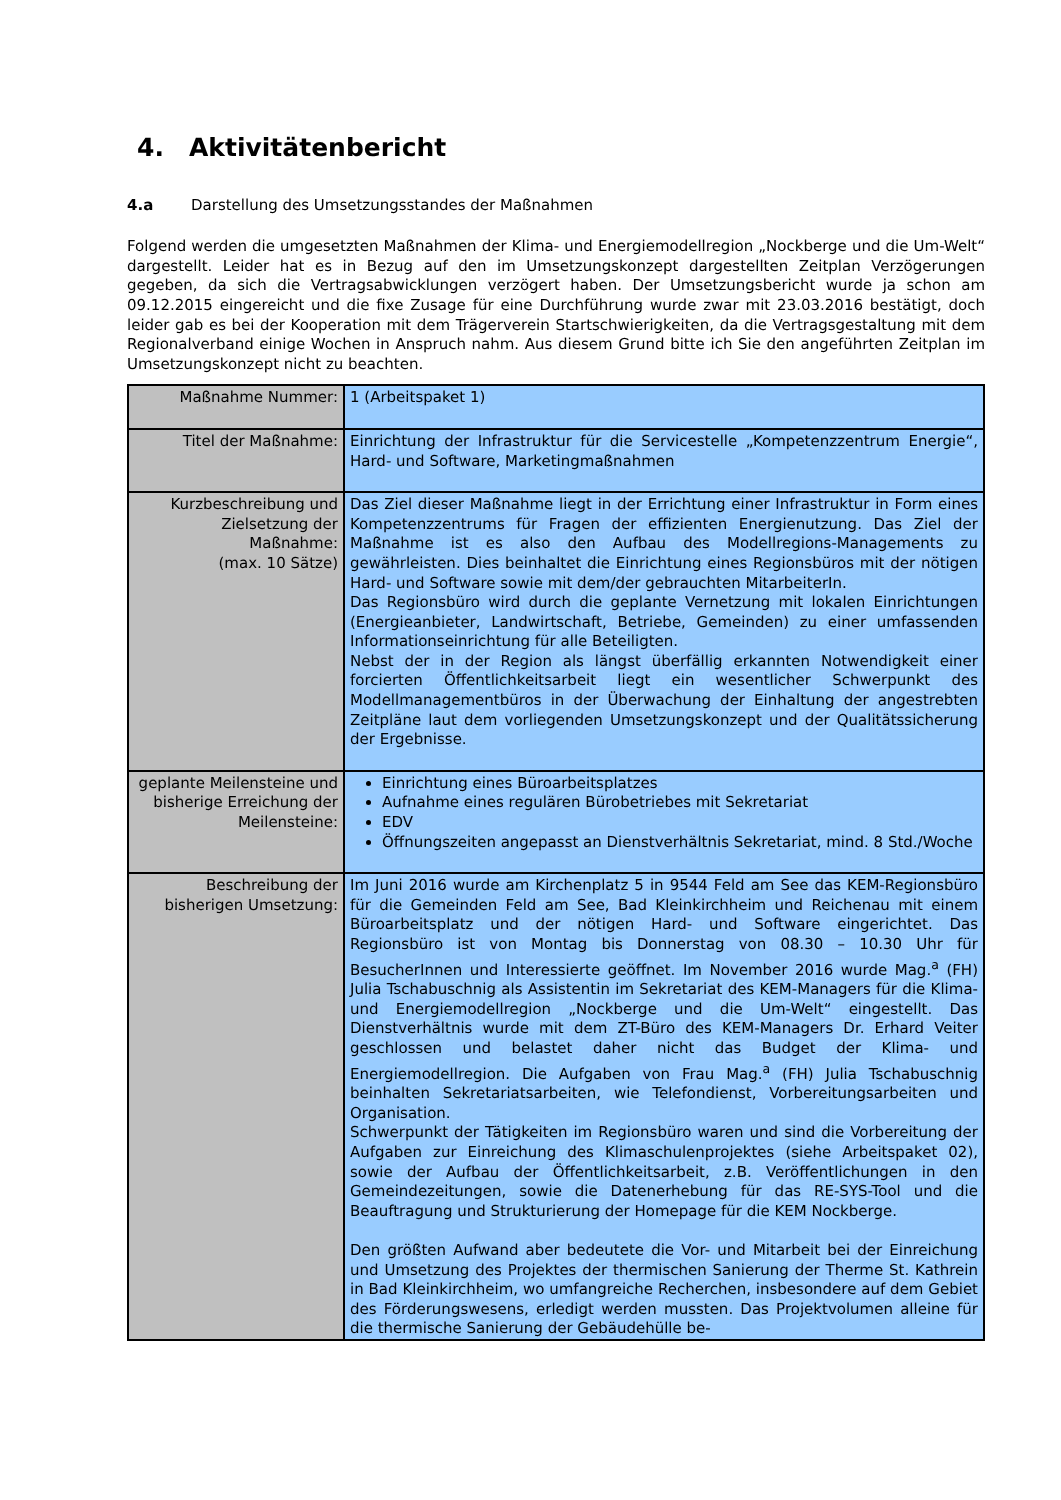4. Aktivitätenbericht
4.a Darstellung des Umsetzungsstandes der Maßnahmen
Folgend werden die umgesetzten Maßnahmen der Klima- und Energiemodellregion „Nockberge und die Um-Welt“ dargestellt. Leider hat es in Bezug auf den im Umsetzungskonzept dargestellten Zeitplan Verzögerungen gegeben, da sich die Vertragsabwicklungen verzögert haben. Der Umsetzungsbericht wurde ja schon am 09.12.2015 eingereicht und die fixe Zusage für eine Durchführung wurde zwar mit 23.03.2016 bestätigt, doch leider gab es bei der Kooperation mit dem Trägerverein Startschwierigkeiten, da die Vertragsgestaltung mit dem Regionalverband einige Wochen in Anspruch nahm. Aus diesem Grund bitte ich Sie den angeführten Zeitplan im Umsetzungskonzept nicht zu beachten.
| Maßnahme Nummer: | 1 (Arbeitspaket 1) |
| Titel der Maßnahme: | Einrichtung der Infrastruktur für die Servicestelle „Kompetenzzentrum Energie“, Hard- und Software, Marketingmaßnahmen |
| Kurzbeschreibung und Zielsetzung der Maßnahme: (max. 10 Sätze) | Das Ziel dieser Maßnahme liegt in der Errichtung einer Infrastruktur in Form eines Kompetenzzentrums für Fragen der effizienten Energienutzung. Das Ziel der Maßnahme ist es also den Aufbau des Modellregions-Managements zu gewährleisten. Dies beinhaltet die Einrichtung eines Regionsbüros mit der nötigen Hard- und Software sowie mit dem/der gebrauchten MitarbeiterIn. Das Regionsbüro wird durch die geplante Vernetzung mit lokalen Einrichtungen (Energieanbieter, Landwirtschaft, Betriebe, Gemeinden) zu einer umfassenden Informationseinrichtung für alle Beteiligten. Nebst der in der Region als längst überfällig erkannten Notwendigkeit einer forcierten Öffentlichkeitsarbeit liegt ein wesentlicher Schwerpunkt des Modellmanagementbüros in der Überwachung der Einhaltung der angestrebten Zeitpläne laut dem vorliegenden Umsetzungskonzept und der Qualitätssicherung der Ergebnisse. |
| geplante Meilensteine und bisherige Erreichung der Meilensteine: | Einrichtung eines Büroarbeitsplatzes Aufnahme eines regulären Bürobetriebes mit Sekretariat EDV Öffnungszeiten angepasst an Dienstverhältnis Sekretariat, mind. 8 Std./Woche |
| Beschreibung der bisherigen Umsetzung: | Im Juni 2016 wurde am Kirchenplatz 5 in 9544 Feld am See das KEM-Regionsbüro für die Gemeinden Feld am See, Bad Kleinkirchheim und Reichenau mit einem Büroarbeitsplatz und der nötigen Hard- und Software eingerichtet. Das Regionsbüro ist von Montag bis Donnerstag von 08.30 – 10.30 Uhr für BesucherInnen und Interessierte geöffnet. Im November 2016 wurde Mag.<sup>a</sup> (FH) Julia Tschabuschnig als Assistentin im Sekretariat des KEM-Managers für die Klima- und Energiemodellregion „Nockberge und die Um-Welt“ eingestellt. Das Dienstverhältnis wurde mit dem ZT-Büro des KEM-Managers Dr. Erhard Veiter geschlossen und belastet daher nicht das Budget der Klima- und Energiemodellregion. Die Aufgaben von Frau Mag.<sup>a</sup> (FH) Julia Tschabuschnig beinhalten Sekretariatsarbeiten, wie Telefondienst, Vorbereitungsarbeiten und Organisation. Schwerpunkt der Tätigkeiten im Regionsbüro waren und sind die Vorbereitung der Aufgaben zur Einreichung des Klimaschulenprojektes (siehe Arbeitspaket 02), sowie der Aufbau der Öffentlichkeitsarbeit, z.B. Veröffentlichungen in den Gemeindezeitungen, sowie die Datenerhebung für das RE-SYS-Tool und die Beauftragung und Strukturierung der Homepage für die KEM Nockberge. Den größten Aufwand aber bedeutete die Vor- und Mitarbeit bei der Einreichung und Umsetzung des Projektes der thermischen Sanierung der Therme St. Kathrein in Bad Kleinkirchheim, wo umfangreiche Recherchen, insbesondere auf dem Gebiet des Förderungswesens, erledigt werden mussten. Das Projektvolumen alleine für die thermische Sanierung der Gebäudehülle be- |